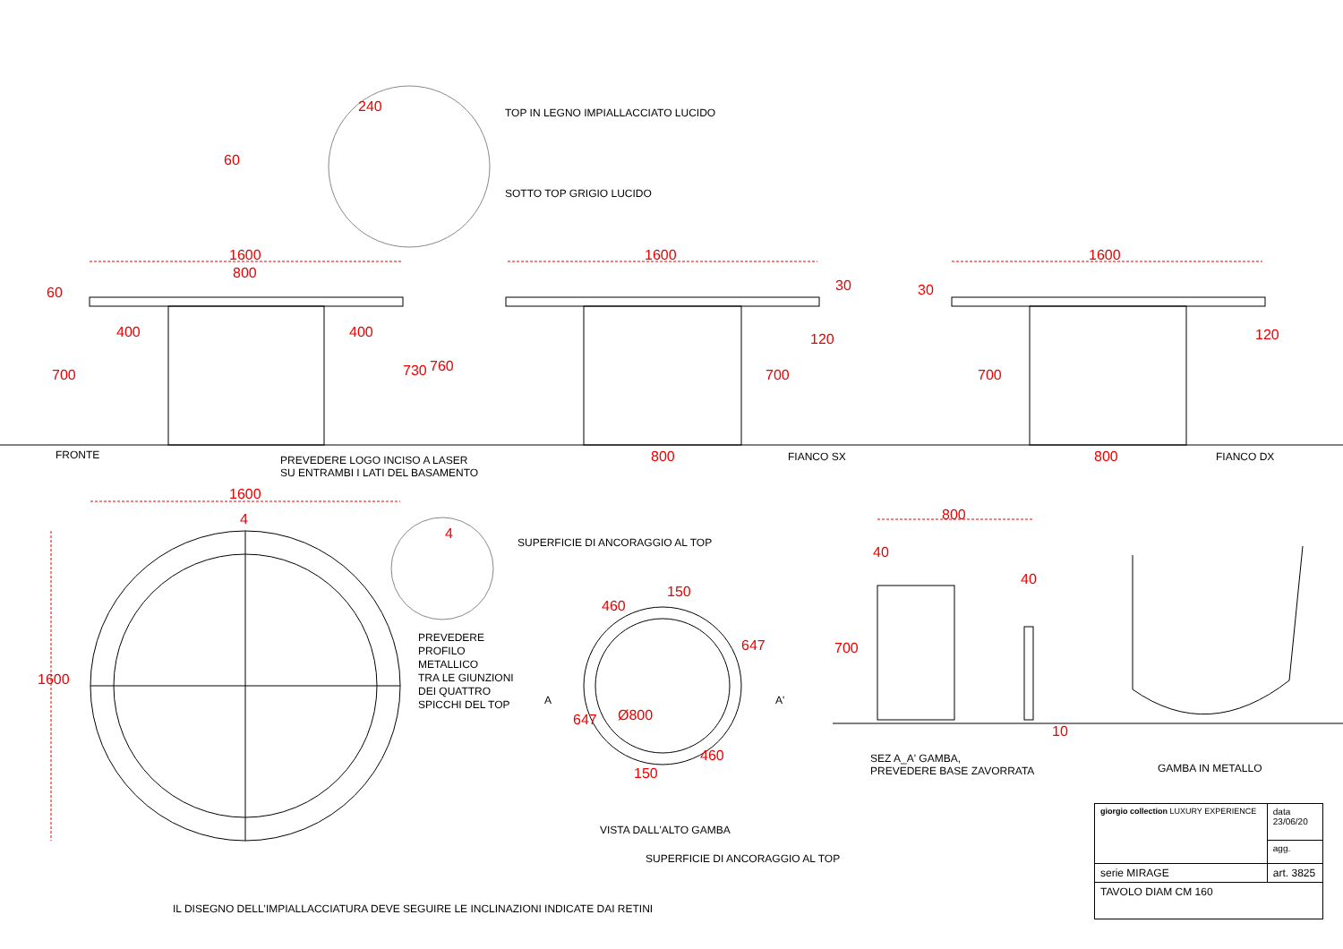240
60
TOP IN LEGNO IMPIALLACCIATO LUCIDO
SOTTO TOP GRIGIO LUCIDO
1600
800
60
400 400
700 730 760
1600
30
120
700
1600
30
120
700
FRONTE
PREVEDERE LOGO INCISO A LASER
SU ENTRAMBI I LATI DEL BASAMENTO
800 FIANCO SX 800 FIANCO DX
1600
4
4
1600
PREVEDERE
PROFILO
METALLICO
TRA LE GIUNZIONI
DEI QUATTRO
SPICCHI DEL TOP
SUPERFICIE DI ANCORAGGIO AL TOP
460
150
647
A A'
Ø800
647
460
150
VISTA DALL'ALTO GAMBA
SUPERFICIE DI ANCORAGGIO AL TOP
800
40
40
700
10
SEZ A_A' GAMBA,
PREVEDERE BASE ZAVORRATA
GAMBA IN METALLO
IL DISEGNO DELL'IMPIALLACCIATURA DEVE SEGUIRE LE INCLINAZIONI INDICATE DAI RETINI
| giorgio collection LUXURY EXPERIENCE | data 23/06/20 |
| | agg. |
| serie MIRAGE | art. 3825 |
| TAVOLO DIAM CM 160 | |